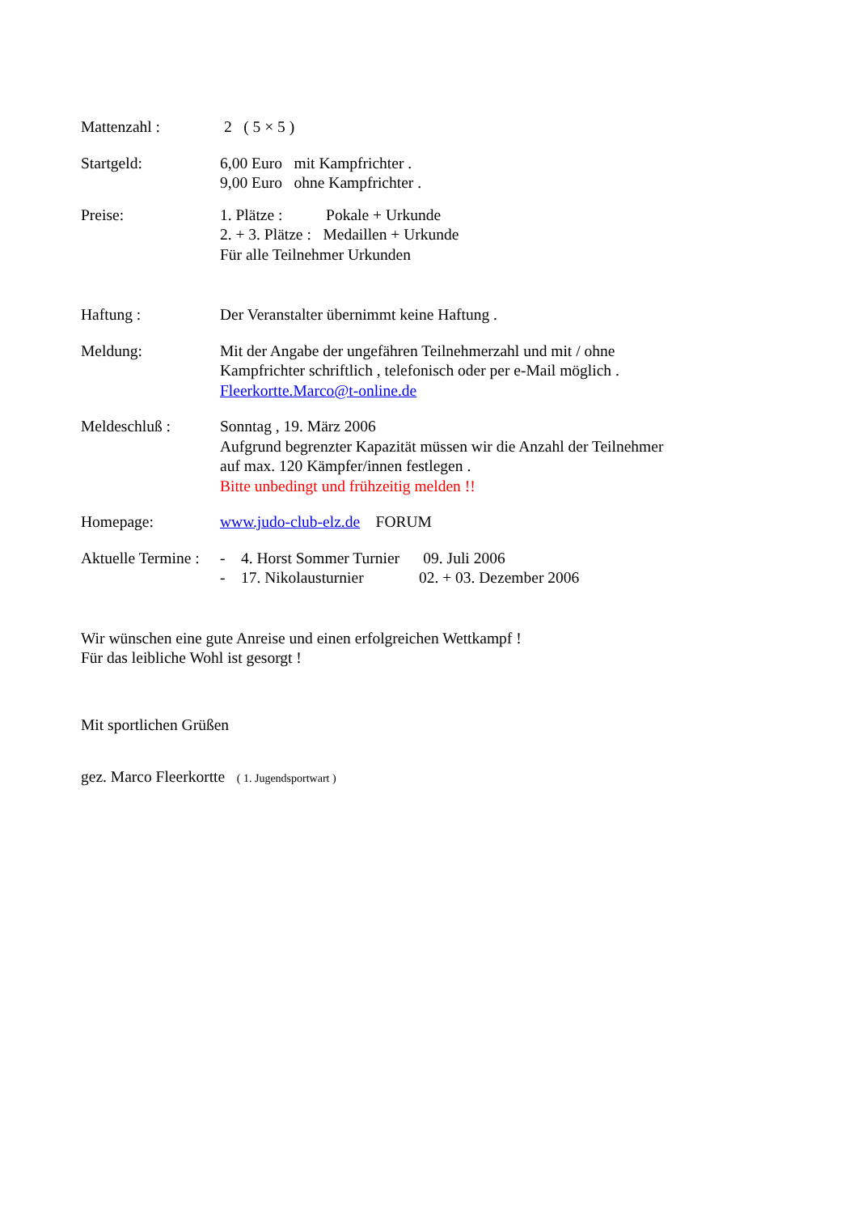Mattenzahl : 2 ( 5 × 5 )
Startgeld: 6,00 Euro mit Kampfrichter .
9,00 Euro ohne Kampfrichter .
Preise: 1. Plätze : Pokale + Urkunde
2. + 3. Plätze : Medaillen + Urkunde
Für alle Teilnehmer Urkunden
Haftung : Der Veranstalter übernimmt keine Haftung .
Meldung: Mit der Angabe der ungefähren Teilnehmerzahl und mit / ohne
Kampfrichter schriftlich , telefonisch oder per e-Mail möglich .
Fleerkortte.Marco@t-online.de
Meldeschluß : Sonntag , 19. März 2006
Aufgrund begrenzter Kapazität müssen wir die Anzahl der Teilnehmer
auf max. 120 Kämpfer/innen festlegen .
Bitte unbedingt und frühzeitig melden !!
Homepage: www.judo-club-elz.de FORUM
Aktuelle Termine :
- 4. Horst Sommer Turnier 09. Juli 2006
- 17. Nikolausturnier 02. + 03. Dezember 2006
Wir wünschen eine gute Anreise und einen erfolgreichen Wettkampf !
Für das leibliche Wohl ist gesorgt !
Mit sportlichen Grüßen
gez. Marco Fleerkortte ( 1. Jugendsportwart )